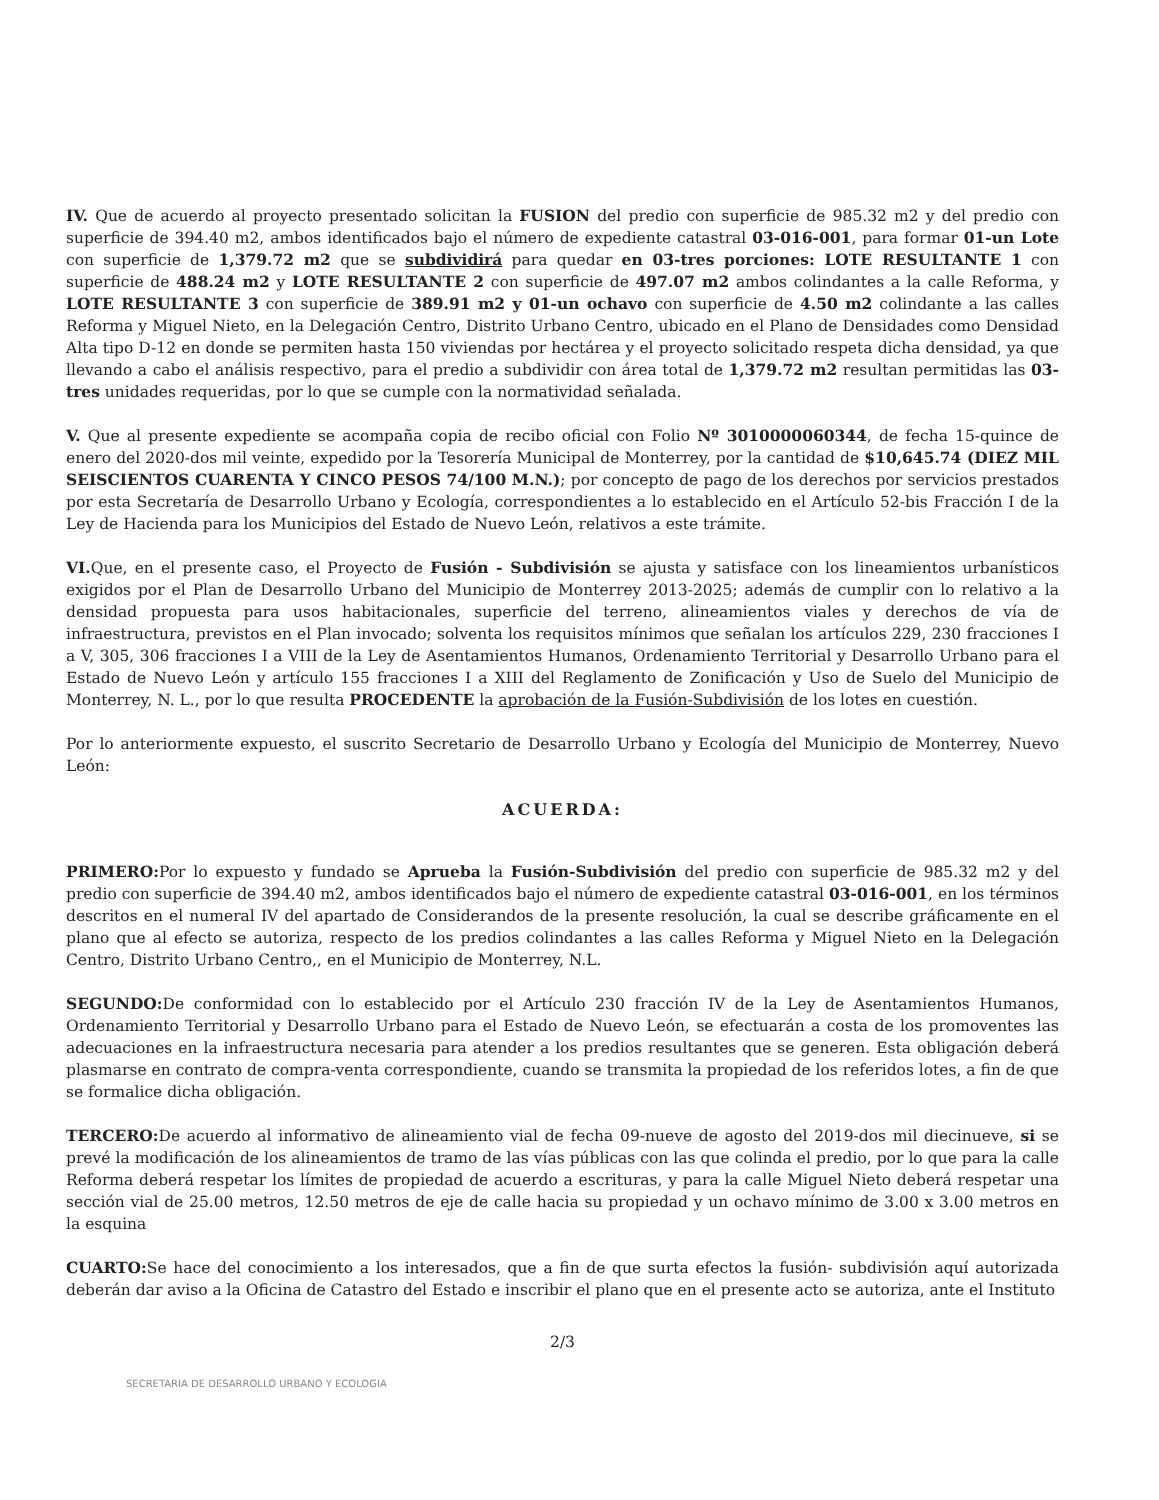IV. Que de acuerdo al proyecto presentado solicitan la FUSION del predio con superficie de 985.32 m2 y del predio con superficie de 394.40 m2, ambos identificados bajo el número de expediente catastral 03-016-001, para formar 01-un Lote con superficie de 1,379.72 m2 que se subdividirá para quedar en 03-tres porciones: LOTE RESULTANTE 1 con superficie de 488.24 m2 y LOTE RESULTANTE 2 con superficie de 497.07 m2 ambos colindantes a la calle Reforma, y LOTE RESULTANTE 3 con superficie de 389.91 m2 y 01-un ochavo con superficie de 4.50 m2 colindante a las calles Reforma y Miguel Nieto, en la Delegación Centro, Distrito Urbano Centro, ubicado en el Plano de Densidades como Densidad Alta tipo D-12 en donde se permiten hasta 150 viviendas por hectárea y el proyecto solicitado respeta dicha densidad, ya que llevando a cabo el análisis respectivo, para el predio a subdividir con área total de 1,379.72 m2 resultan permitidas las 03-tres unidades requeridas, por lo que se cumple con la normatividad señalada.
V. Que al presente expediente se acompaña copia de recibo oficial con Folio Nº 3010000060344, de fecha 15-quince de enero del 2020-dos mil veinte, expedido por la Tesorería Municipal de Monterrey, por la cantidad de $10,645.74 (DIEZ MIL SEISCIENTOS CUARENTA Y CINCO PESOS 74/100 M.N.); por concepto de pago de los derechos por servicios prestados por esta Secretaría de Desarrollo Urbano y Ecología, correspondientes a lo establecido en el Artículo 52-bis Fracción I de la Ley de Hacienda para los Municipios del Estado de Nuevo León, relativos a este trámite.
VI. Que, en el presente caso, el Proyecto de Fusión - Subdivisión se ajusta y satisface con los lineamientos urbanísticos exigidos por el Plan de Desarrollo Urbano del Municipio de Monterrey 2013-2025; además de cumplir con lo relativo a la densidad propuesta para usos habitacionales, superficie del terreno, alineamientos viales y derechos de vía de infraestructura, previstos en el Plan invocado; solventa los requisitos mínimos que señalan los artículos 229, 230 fracciones I a V, 305, 306 fracciones I a VIII de la Ley de Asentamientos Humanos, Ordenamiento Territorial y Desarrollo Urbano para el Estado de Nuevo León y artículo 155 fracciones I a XIII del Reglamento de Zonificación y Uso de Suelo del Municipio de Monterrey, N. L., por lo que resulta PROCEDENTE la aprobación de la Fusión-Subdivisión de los lotes en cuestión.
Por lo anteriormente expuesto, el suscrito Secretario de Desarrollo Urbano y Ecología del Municipio de Monterrey, Nuevo León:
ACUERDA:
PRIMERO: Por lo expuesto y fundado se Aprueba la Fusión-Subdivisión del predio con superficie de 985.32 m2 y del predio con superficie de 394.40 m2, ambos identificados bajo el número de expediente catastral 03-016-001, en los términos descritos en el numeral IV del apartado de Considerandos de la presente resolución, la cual se describe gráficamente en el plano que al efecto se autoriza, respecto de los predios colindantes a las calles Reforma y Miguel Nieto en la Delegación Centro, Distrito Urbano Centro,, en el Municipio de Monterrey, N.L.
SEGUNDO: De conformidad con lo establecido por el Artículo 230 fracción IV de la Ley de Asentamientos Humanos, Ordenamiento Territorial y Desarrollo Urbano para el Estado de Nuevo León, se efectuarán a costa de los promoventes las adecuaciones en la infraestructura necesaria para atender a los predios resultantes que se generen. Esta obligación deberá plasmarse en contrato de compra-venta correspondiente, cuando se transmita la propiedad de los referidos lotes, a fin de que se formalice dicha obligación.
TERCERO: De acuerdo al informativo de alineamiento vial de fecha 09-nueve de agosto del 2019-dos mil diecinueve, si se prevé la modificación de los alineamientos de tramo de las vías públicas con las que colinda el predio, por lo que para la calle Reforma deberá respetar los límites de propiedad de acuerdo a escrituras, y para la calle Miguel Nieto deberá respetar una sección vial de 25.00 metros, 12.50 metros de eje de calle hacia su propiedad y un ochavo mínimo de 3.00 x 3.00 metros en la esquina
CUARTO: Se hace del conocimiento a los interesados, que a fin de que surta efectos la fusión- subdivisión aquí autorizada deberán dar aviso a la Oficina de Catastro del Estado e inscribir el plano que en el presente acto se autoriza, ante el Instituto
2/3
SECRETARIA DE DESARROLLO URBANO Y ECOLOGIA